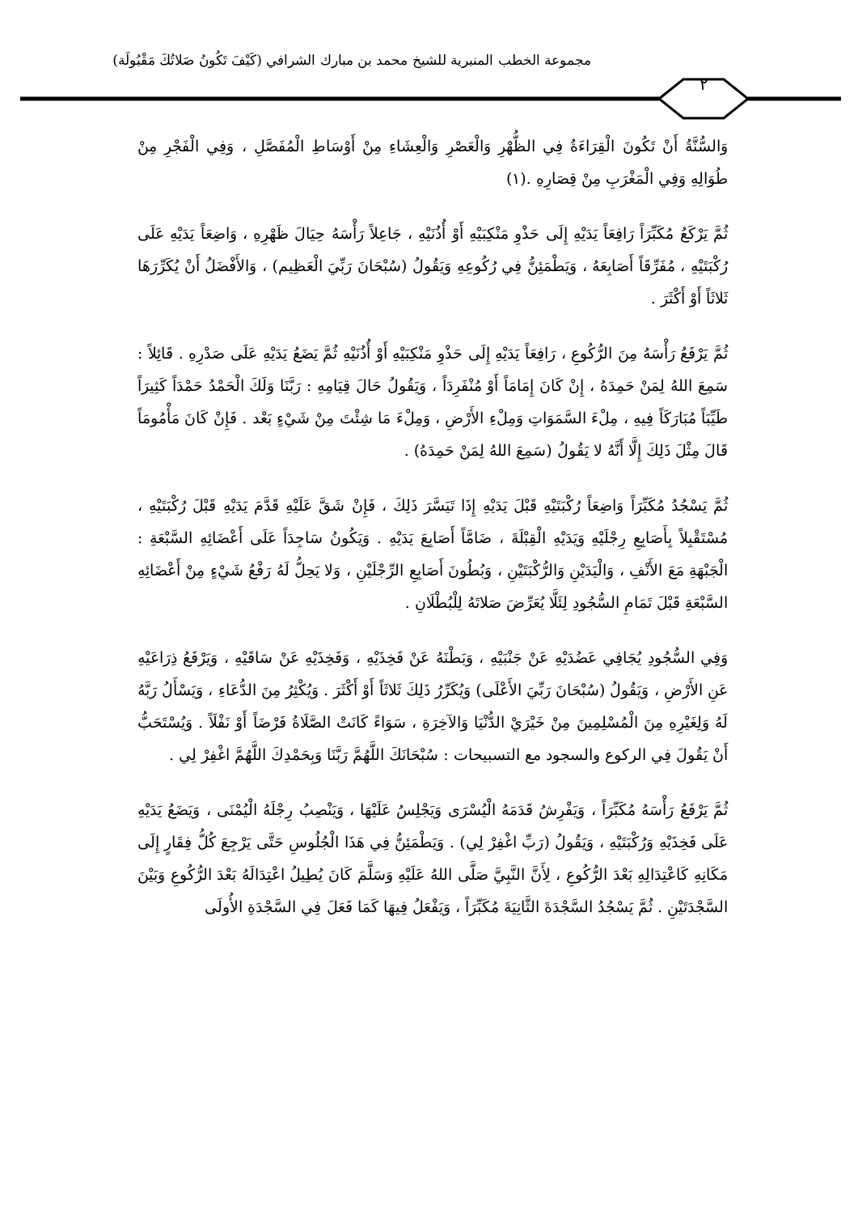مجموعة الخطب المنبرية للشيخ محمد بن مبارك الشرافي (كَيْفَ تَكُونُ صَلاتُكَ مَقْبُولَة)
٢
وَالسُّنَّةُ أَنْ تَكُونَ الْقِرَاءَةُ فِي الظُّهْرِ وَالْعَصْرِ وَالْعِشَاءِ مِنْ أَوْسَاطِ الْمُفَصَّلِ ، وَفِي الْفَجْرِ مِنْ طُوَالِهِ وَفِي الْمَغْرَبِ مِنْ قِصَارِهِ .(١)
ثُمَّ يَرْكَعُ مُكَبِّرَاً رَافِعَاً يَدَيْهِ إِلَى حَذْوِ مَنْكِبَيْهِ أَوْ أُذُنَيْهِ ، جَاعِلاً رَأْسَهُ حِيَالَ ظَهْرِهِ ، وَاضِعَاً يَدَيْهِ عَلَى رُكْبَتَيْهِ ، مُفَرِّقَاً أَصَابِعَهُ ، وَيَطْمَئِنُّ فِي رُكُوعِهِ وَيَقُولُ (سُبْحَانَ رَبِّيَ الْعَظِيم) ، وَالأَفْضَلُ أَنْ يُكَرِّرَهَا ثَلاثَاً أَوْ أَكْثَرَ .
ثُمَّ يَرْفَعُ رَأْسَهُ مِنَ الرُّكُوعِ ، رَافِعَاً يَدَيْهِ إِلَى حَذْوِ مَنْكِبَيْهِ أَوْ أُذُنَيْهِ ثُمَّ يَضَعُ يَدَيْهِ عَلَى صَدْرِهِ . قَائِلاً : سَمِعَ اللهُ لِمَنْ حَمِدَهُ ، إِنْ كَانَ إِمَامَاً أَوْ مُنْفَرِدَاً ، وَيَقُولُ حَالَ قِيَامِهِ : رَبَّنَا وَلَكَ الْحَمْدُ حَمْدَاً كَثِيرَاً طَيِّبَاً مُبَارَكَاً فِيهِ ، مِلْءَ السَّمَوَاتِ وَمِلْءِ الأَرْضِ ، وَمِلْءَ مَا شِئْتَ مِنْ شَيْءٍ بَعْد . فَإِنْ كَانَ مَأْمُومَاً قَالَ مِثْلَ ذَلِكَ إِلَّا أَنَّهُ لا يَقُولُ (سَمِعَ اللهُ لِمَنْ حَمِدَهُ) .
ثُمَّ يَسْجُدُ مُكَبِّرَاً وَاضِعَاً رُكْبَتَيْهِ قَبْلَ يَدَيْهِ إِذَا تَيَسَّرَ ذَلِكَ ، فَإِنْ شَقَّ عَلَيْهِ قَدَّمَ يَدَيْهِ قَبْلَ رُكْبَتَيْهِ ، مُسْتَقْبِلاً بِأَصَابِعِ رِجْلَيْهِ وَيَدَيْهِ الْقِبْلَةَ ، ضَامَّاً أَصَابِعَ يَدَيْهِ . وَيَكُونُ سَاجِدَاً عَلَى أَعْضَائِهِ السَّبْعَةِ : الْجَبْهَةِ مَعَ الأَنْفِ ، وَالْيَدَيْنِ وَالرُّكْبَتَيْنِ ، وَبُطُونَ أَصَابِعِ الرِّجْلَيْنِ ، وَلا يَحِلُّ لَهُ رَفْعُ شَيْءٍ مِنْ أَعْضَائِهِ السَّبْعَةِ قَبْلَ تَمَامِ السُّجُودِ لِئَلَّا يُعَرِّضَ صَلاتَهُ لِلْبُطْلَانِ .
وَفِي السُّجُودِ يُجَافِي عَضُدَيْهِ عَنْ جَنْبَيْهِ ، وَبَطْنَهُ عَنْ فَخِذَيْهِ ، وَفَخِذَيْهِ عَنْ سَاقَيْهِ ، وَيَرْفَعُ ذِرَاعَيْهِ عَنِ الأَرْضِ ، وَيَقُولُ (سُبْحَانَ رَبِّيَ الأَعْلَى) وَيُكَرِّرُ ذَلِكَ ثَلاثَاً أَوْ أَكْثَرَ . وَيُكْثِرُ مِنَ الدُّعَاءِ ، وَيَسْأَلُ رَبَّهُ لَهُ وَلِغَيْرِهِ مِنَ الْمُسْلِمِينَ مِنْ خَيْرَيْ الدُّنْيَا وَالآخِرَةِ ، سَوَاءً كَانَتْ الصَّلَاةُ فَرْضَاً أَوْ نَفْلَاً . وَيُسْتَحَبُّ أَنْ يَقُولَ فِي الركوع والسجود مع التسبيحات : سُبْحَانَكَ اللَّهُمَّ رَبَّنَا وَبِحَمْدِكَ اللَّهُمَّ اغْفِرْ لِي .
ثُمَّ يَرْفَعُ رَأْسَهُ مُكَبِّرَاً ، وَيَفْرِشُ قَدَمَهُ الْيُسْرَى وَيَجْلِسُ عَلَيْهَا ، وَيَنْصِبُ رِجْلَهُ الْيُمْنَى ، وَيَضَعُ يَدَيْهِ عَلَى فَخِذَيْهِ وَرُكْبَتَيْهِ ، وَيَقُولُ (رَبِّ اغْفِرْ لِي) . وَيَطْمَئِنُّ فِي هَذَا الْجُلُوسِ حَتَّى يَرْجِعَ كُلُّ فِقَارٍ إِلَى مَكَانِهِ كَاعْتِدَالِهِ بَعْدَ الرُّكُوعِ ، لِأَنَّ النَّبِيَّ صَلَّى اللهُ عَلَيْهِ وَسَلَّمَ كَانَ يُطِيلُ اعْتِدَالَهُ بَعْدَ الرُّكُوعِ وَبَيْنَ السَّجْدَتَيْنِ . ثُمَّ يَسْجُدُ السَّجْدَةَ الثَّانِيَةَ مُكَبِّرَاً ، وَيَفْعَلُ فِيهَا كَمَا فَعَلَ فِي السَّجْدَةِ الأُولَى